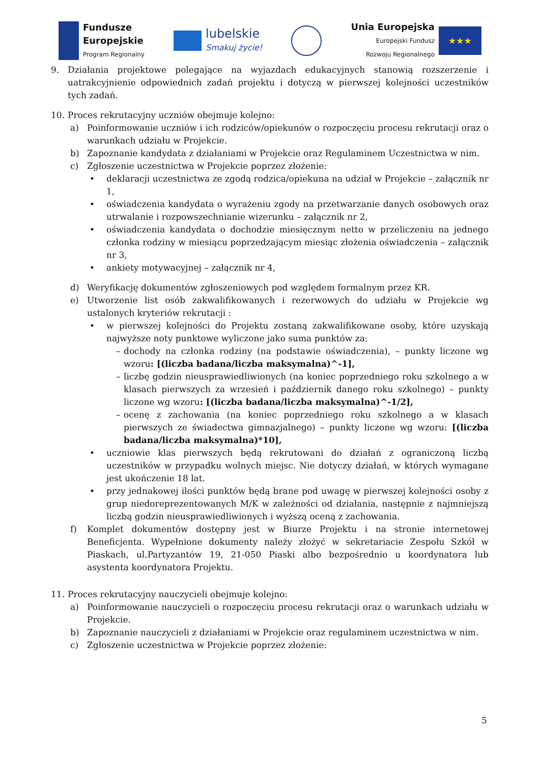Fundusze
Europejskie
Program Regionalny
lubelskie
Smakuj życie!
Unia Europejska
Europejski Fundusz
Rozwoju Regionalnego
★★★
9. Działania projektowe polegające na wyjazdach edukacyjnych stanowią rozszerzenie i uatrakcyjnienie odpowiednich zadań projektu i dotyczą w pierwszej kolejności uczestników tych zadań.
10. Proces rekrutacyjny uczniów obejmuje kolejno:
a) Poinformowanie uczniów i ich rodziców/opiekunów o rozpoczęciu procesu rekrutacji oraz o warunkach udziału w Projekcie.
b) Zapoznanie kandydata z działaniami w Projekcie oraz Regulaminem Uczestnictwa w nim.
c) Zgłoszenie uczestnictwa w Projekcie poprzez złożenie:
• deklaracji uczestnictwa ze zgodą rodzica/opiekuna na udział w Projekcie – załącznik nr 1,
• oświadczenia kandydata o wyrażeniu zgody na przetwarzanie danych osobowych oraz utrwalanie i rozpowszechnianie wizerunku – załącznik nr 2,
• oświadczenia kandydata o dochodzie miesięcznym netto w przeliczeniu na jednego członka rodziny w miesiącu poprzedzającym miesiąc złożenia oświadczenia – załącznik nr 3,
• ankiety motywacyjnej – załącznik nr 4,
d) Weryfikację dokumentów zgłoszeniowych pod względem formalnym przez KR.
e) Utworzenie list osób zakwalifikowanych i rezerwowych do udziału w Projekcie wg ustalonych kryteriów rekrutacji :
• w pierwszej kolejności do Projektu zostaną zakwalifikowane osoby, które uzyskają najwyższe noty punktowe wyliczone jako suma punktów za:
– dochody na członka rodziny (na podstawie oświadczenia), – punkty liczone wg wzoru: [(liczba badana/liczba maksymalna)^-1],
– liczbę godzin nieusprawiedliwionych (na koniec poprzedniego roku szkolnego a w klasach pierwszych za wrzesień i październik danego roku szkolnego) – punkty liczone wg wzoru: [(liczba badana/liczba maksymalna)^-1/2],
– ocenę z zachowania (na koniec poprzedniego roku szkolnego a w klasach pierwszych ze świadectwa gimnazjalnego) – punkty liczone wg wzoru: [(liczba badana/liczba maksymalna)*10],
• uczniowie klas pierwszych będą rekrutowani do działań z ograniczoną liczbą uczestników w przypadku wolnych miejsc. Nie dotyczy działań, w których wymagane jest ukończenie 18 lat.
• przy jednakowej ilości punktów będą brane pod uwagę w pierwszej kolejności osoby z grup niedoreprezentowanych M/K w zależności od działania, następnie z najmniejszą liczbą godzin nieusprawiedliwionych i wyższą oceną z zachowania.
f) Komplet dokumentów dostępny jest w Biurze Projektu i na stronie internetowej Beneficjenta. Wypełnione dokumenty należy złożyć w sekretariacie Zespołu Szkół w Piaskach, ul.Partyzantów 19, 21-050 Piaski albo bezpośrednio u koordynatora lub asystenta koordynatora Projektu.
11. Proces rekrutacyjny nauczycieli obejmuje kolejno:
a) Poinformowanie nauczycieli o rozpoczęciu procesu rekrutacji oraz o warunkach udziału w Projekcie.
b) Zapoznanie nauczycieli z działaniami w Projekcie oraz regulaminem uczestnictwa w nim.
c) Zgłoszenie uczestnictwa w Projekcie poprzez złożenie:
5